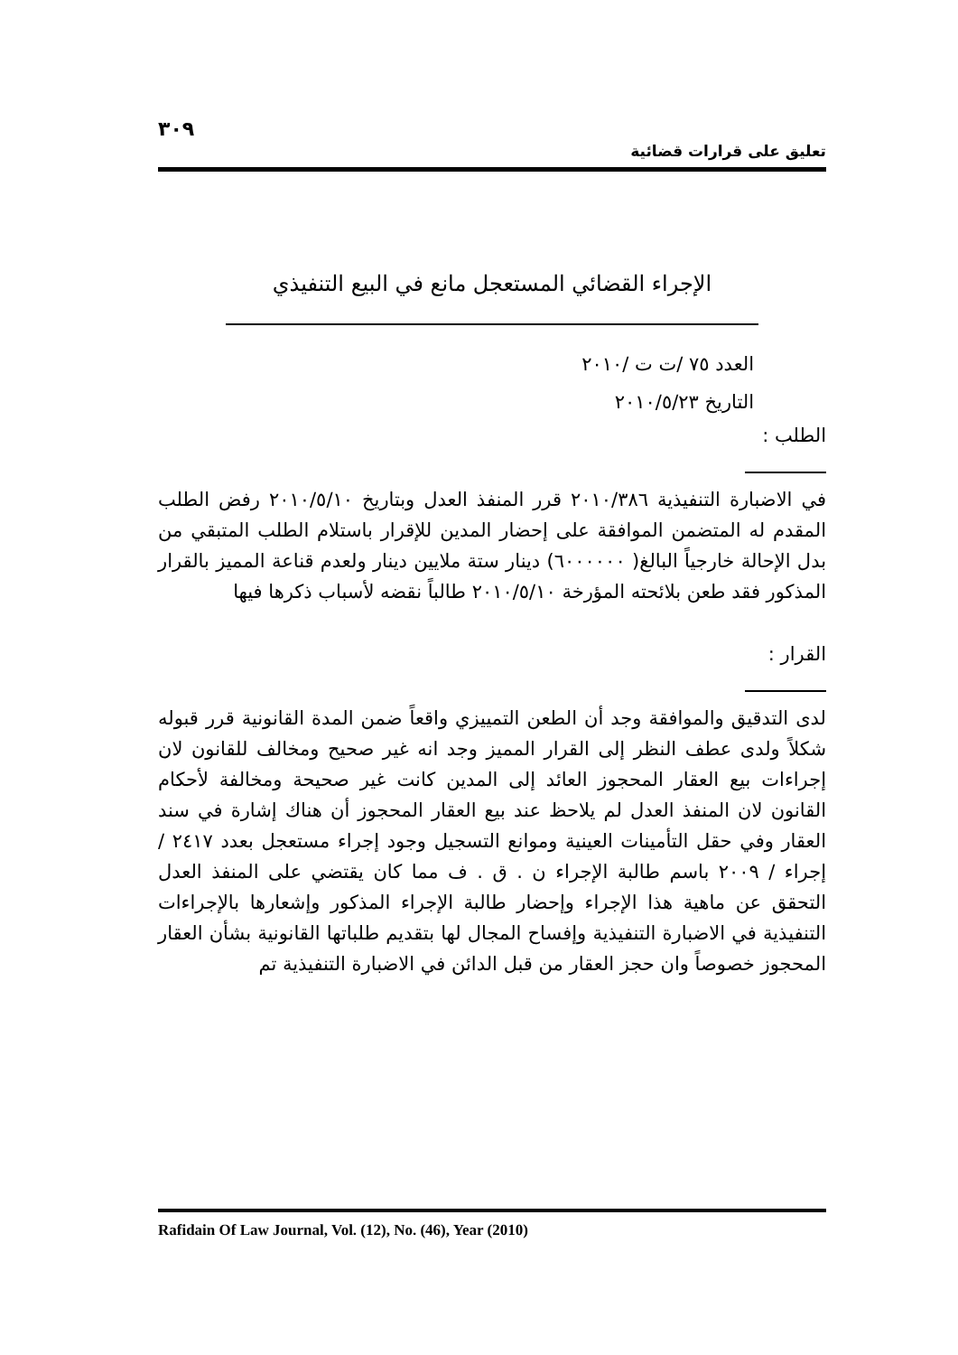٣٠٩
تعليق على قرارات قضائية
الإجراء القضائي المستعجل مانع في البيع التنفيذي
العدد ٧٥ /ت ت /٢٠١٠
التاريخ ٢٠١٠/٥/٢٣
الطلب :
في الاضبارة التنفيذية ٢٠١٠/٣٨٦ قرر المنفذ العدل وبتاريخ ٢٠١٠/٥/١٠ رفض الطلب المقدم له المتضمن الموافقة على إحضار المدين للإقرار باستلام الطلب المتبقي من بدل الإحالة خارجياً البالغ( ٦٠٠٠٠٠٠) دينار ستة ملايين دينار ولعدم قناعة المميز بالقرار المذكور فقد طعن بلائحته المؤرخة ٢٠١٠/٥/١٠ طالباً نقضه لأسباب ذكرها فيها
القرار :
لدى التدقيق والموافقة وجد أن الطعن التمييزي واقعاً ضمن المدة القانونية قرر قبوله شكلاً ولدى عطف النظر إلى القرار المميز وجد انه غير صحيح ومخالف للقانون لان إجراءات بيع العقار المحجوز العائد إلى المدين كانت غير صحيحة ومخالفة لأحكام القانون لان المنفذ العدل لم يلاحظ عند بيع العقار المحجوز أن هناك إشارة في سند العقار وفي حقل التأمينات العينية وموانع التسجيل وجود إجراء مستعجل بعدد ٢٤١٧ / إجراء / ٢٠٠٩ باسم طالبة الإجراء ن . ق . ف مما كان يقتضي على المنفذ العدل التحقق عن ماهية هذا الإجراء وإحضار طالبة الإجراء المذكور وإشعارها بالإجراءات التنفيذية في الاضبارة التنفيذية وإفساح المجال لها بتقديم طلباتها القانونية بشأن العقار المحجوز خصوصاً وان حجز العقار من قبل الدائن في الاضبارة التنفيذية تم
Rafidain Of Law Journal, Vol. (12), No. (46), Year (2010)